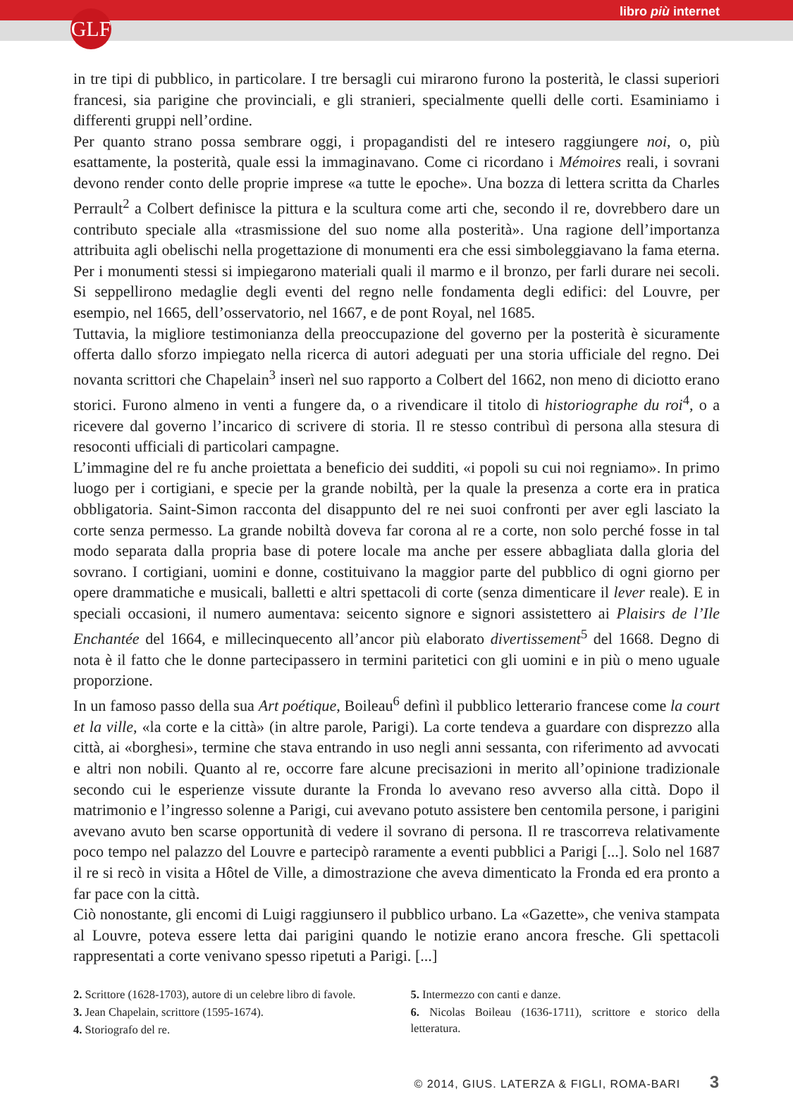GLF libro più internet
in tre tipi di pubblico, in particolare. I tre bersagli cui mirarono furono la posterità, le classi superiori francesi, sia parigine che provinciali, e gli stranieri, specialmente quelli delle corti. Esaminiamo i differenti gruppi nell’ordine.
Per quanto strano possa sembrare oggi, i propagandisti del re intesero raggiungere noi, o, più esattamente, la posterità, quale essi la immaginavano. Come ci ricordano i Mémoires reali, i sovrani devono render conto delle proprie imprese «a tutte le epoche». Una bozza di lettera scritta da Charles Perrault<sup>2</sup> a Colbert definisce la pittura e la scultura come arti che, secondo il re, dovrebbero dare un contributo speciale alla «trasmissione del suo nome alla posterità». Una ragione dell’importanza attribuita agli obelischi nella progettazione di monumenti era che essi simboleggiavano la fama eterna. Per i monumenti stessi si impiegarono materiali quali il marmo e il bronzo, per farli durare nei secoli. Si seppellirono medaglie degli eventi del regno nelle fondamenta degli edifici: del Louvre, per esempio, nel 1665, dell’osservatorio, nel 1667, e de pont Royal, nel 1685.
Tuttavia, la migliore testimonianza della preoccupazione del governo per la posterità è sicuramente offerta dallo sforzo impiegato nella ricerca di autori adeguati per una storia ufficiale del regno. Dei novanta scrittori che Chapelain<sup>3</sup> inserì nel suo rapporto a Colbert del 1662, non meno di diciotto erano storici. Furono almeno in venti a fungere da, o a rivendicare il titolo di historiographe du roi<sup>4</sup>, o a ricevere dal governo l’incarico di scrivere di storia. Il re stesso contribuì di persona alla stesura di resoconti ufficiali di particolari campagne.
L’immagine del re fu anche proiettata a beneficio dei sudditi, «i popoli su cui noi regniamo». In primo luogo per i cortigiani, e specie per la grande nobiltà, per la quale la presenza a corte era in pratica obbligatoria. Saint-Simon racconta del disappunto del re nei suoi confronti per aver egli lasciato la corte senza permesso. La grande nobiltà doveva far corona al re a corte, non solo perché fosse in tal modo separata dalla propria base di potere locale ma anche per essere abbagliata dalla gloria del sovrano. I cortigiani, uomini e donne, costituivano la maggior parte del pubblico di ogni giorno per opere drammatiche e musicali, balletti e altri spettacoli di corte (senza dimenticare il lever reale). E in speciali occasioni, il numero aumentava: seicento signore e signori assistettero ai Plaisirs de l’Ile Enchantée del 1664, e millecinquecento all’ancor più elaborato divertissement<sup>5</sup> del 1668. Degno di nota è il fatto che le donne partecipassero in termini paritetici con gli uomini e in più o meno uguale proporzione.
In un famoso passo della sua Art poétique, Boileau<sup>6</sup> definì il pubblico letterario francese come la court et la ville, «la corte e la città» (in altre parole, Parigi). La corte tendeva a guardare con disprezzo alla città, ai «borghesi», termine che stava entrando in uso negli anni sessanta, con riferimento ad avvocati e altri non nobili. Quanto al re, occorre fare alcune precisazioni in merito all’opinione tradizionale secondo cui le esperienze vissute durante la Fronda lo avevano reso avverso alla città. Dopo il matrimonio e l’ingresso solenne a Parigi, cui avevano potuto assistere ben centomila persone, i parigini avevano avuto ben scarse opportunità di vedere il sovrano di persona. Il re trascorreva relativamente poco tempo nel palazzo del Louvre e partecipò raramente a eventi pubblici a Parigi [...]. Solo nel 1687 il re si recò in visita a Hôtel de Ville, a dimostrazione che aveva dimenticato la Fronda ed era pronto a far pace con la città.
Ciò nonostante, gli encomi di Luigi raggiunsero il pubblico urbano. La «Gazette», che veniva stampata al Louvre, poteva essere letta dai parigini quando le notizie erano ancora fresche. Gli spettacoli rappresentati a corte venivano spesso ripetuti a Parigi. [...]
2. Scrittore (1628-1703), autore di un celebre libro di favole.
3. Jean Chapelain, scrittore (1595-1674).
4. Storiografo del re.
5. Intermezzo con canti e danze.
6. Nicolas Boileau (1636-1711), scrittore e storico della letteratura.
© 2014, GIUS. LATERZA & FIGLI, ROMA-BARI 3